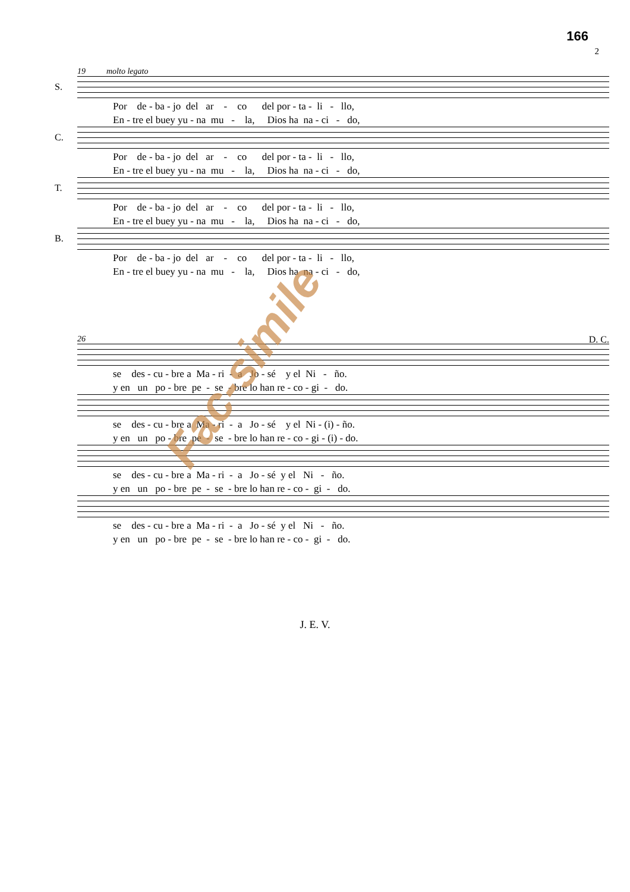166
2
19 molto legato
S.
Por de - ba - jo del ar - co del por - ta - li - llo, En - tre el buey yu - na mu - la, Dios ha na - ci - do,
C.
Por de - ba - jo del ar - co del por - ta - li - llo, En - tre el buey yu - na mu - la, Dios ha na - ci - do,
T.
Por de - ba - jo del ar - co del por - ta - li - llo, En - tre el buey yu - na mu - la, Dios ha na - ci - do,
B.
Por de - ba - jo del ar - co del por - ta - li - llo, En - tre el buey yu - na mu - la, Dios ha na - ci - do,
26 D. C.
se des - cu - bre a Ma - ri - a Jo - sé y el Ni - ño. y en un po - bre pe - se - bre lo han re - co - gi - do.
se des - cu - bre a Ma - ri - a Jo - sé y el Ni - (i) - ño. y en un po - bre pe - se - bre lo han re - co - gi - (i) - do.
se des - cu - bre a Ma - ri - a Jo - sé y el Ni - ño. y en un po - bre pe - se - bre lo han re - co - gi - do.
se des - cu - bre a Ma - ri - a Jo - sé y el Ni - ño. y en un po - bre pe - se - bre lo han re - co - gi - do.
Fac-simile
J. E. V.